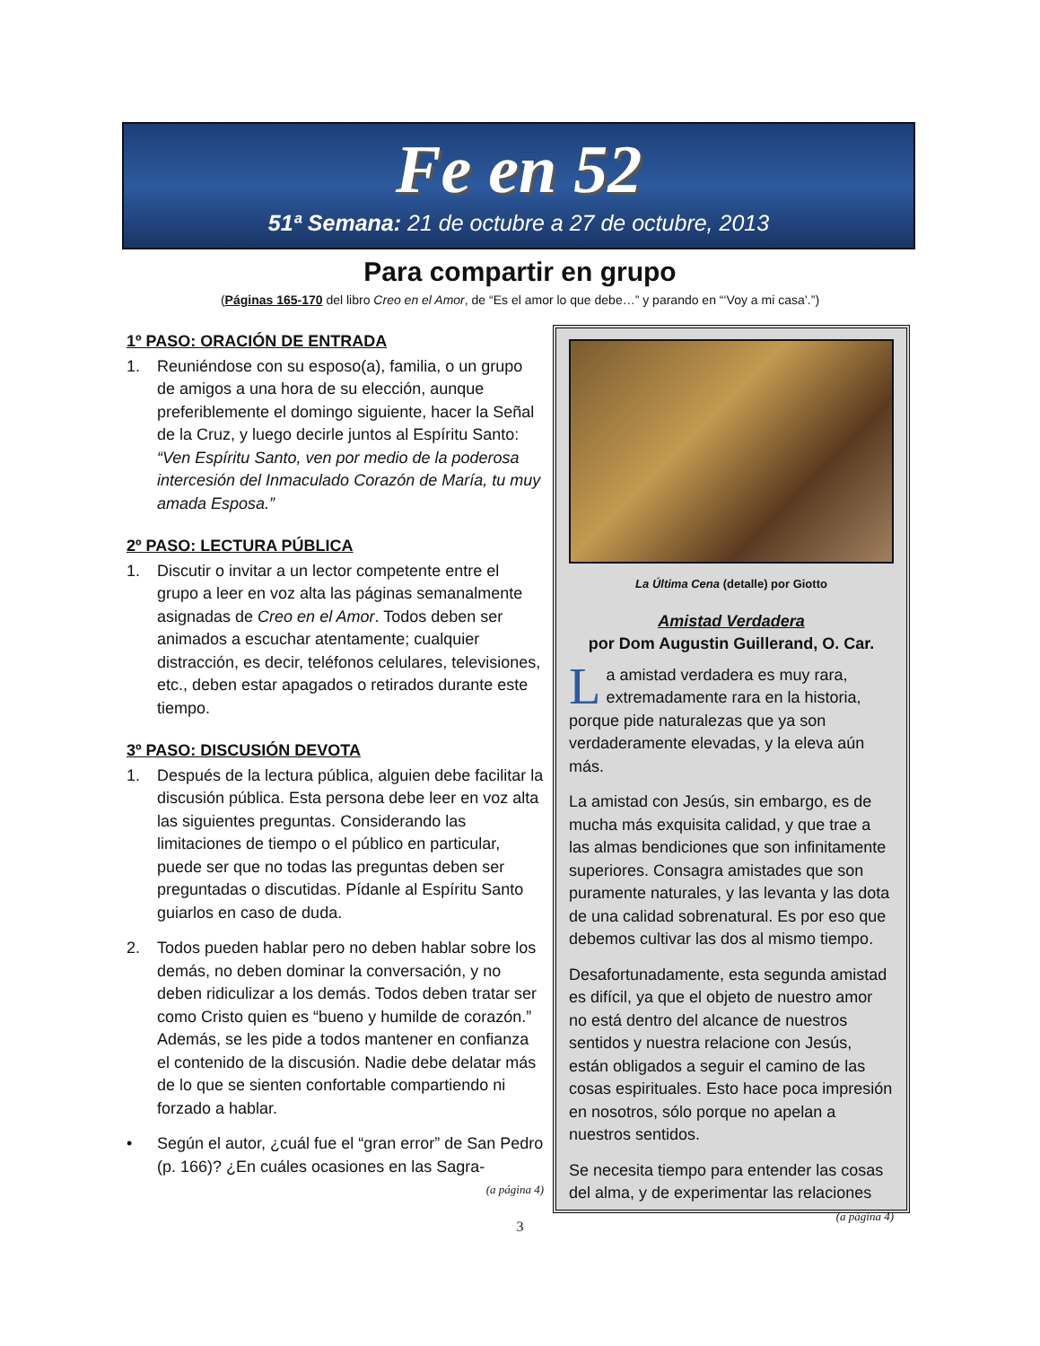Fe en 52
51ª Semana: 21 de octubre a 27 de octubre, 2013
Para compartir en grupo
(Páginas 165-170 del libro Creo en el Amor, de “Es el amor lo que debe…” y parando en “‘Voy a mi casa’.”)
1º PASO: ORACIÓN DE ENTRADA
1. Reuniéndose con su esposo(a), familia, o un grupo de amigos a una hora de su elección, aunque preferiblemente el domingo siguiente, hacer la Señal de la Cruz, y luego decirle juntos al Espíritu Santo: “Ven Espíritu Santo, ven por medio de la poderosa intercesión del Inmaculado Corazón de María, tu muy amada Esposa.”
2º PASO: LECTURA PÚBLICA
1. Discutir o invitar a un lector competente entre el grupo a leer en voz alta las páginas semanalmente asignadas de Creo en el Amor. Todos deben ser animados a escuchar atentamente; cualquier distracción, es decir, teléfonos celulares, televisiones, etc., deben estar apagados o retirados durante este tiempo.
3º PASO: DISCUSIÓN DEVOTA
1. Después de la lectura pública, alguien debe facilitar la discusión pública. Esta persona debe leer en voz alta las siguientes preguntas. Considerando las limitaciones de tiempo o el público en particular, puede ser que no todas las preguntas deben ser preguntadas o discutidas. Pídanle al Espíritu Santo guiarlos en caso de duda.
2. Todos pueden hablar pero no deben hablar sobre los demás, no deben dominar la conversación, y no deben ridiculizar a los demás. Todos deben tratar ser como Cristo quien es “bueno y humilde de corazón.” Además, se les pide a todos mantener en confianza el contenido de la discusión. Nadie debe delatar más de lo que se sienten confortable compartiendo ni forzado a hablar.
• Según el autor, ¿cuál fue el “gran error” de San Pedro (p. 166)? ¿En cuáles ocasiones en las Sagra-
(a página 4)
La Última Cena (detalle) por Giotto
Amistad Verdadera
por Dom Augustin Guillerand, O. Car.
La amistad verdadera es muy rara, extremadamente rara en la historia, porque pide naturalezas que ya son verdaderamente elevadas, y la eleva aún más.
La amistad con Jesús, sin embargo, es de mucha más exquisita calidad, y que trae a las almas bendiciones que son infinitamente superiores. Consagra amistades que son puramente naturales, y las levanta y las dota de una calidad sobrenatural. Es por eso que debemos cultivar las dos al mismo tiempo.
Desafortunadamente, esta segunda amistad es difícil, ya que el objeto de nuestro amor no está dentro del alcance de nuestros sentidos y nuestra relacione con Jesús, están obligados a seguir el camino de las cosas espirituales. Esto hace poca impresión en nosotros, sólo porque no apelan a nuestros sentidos.
Se necesita tiempo para entender las cosas del alma, y de experimentar las relaciones
(a página 4)
3